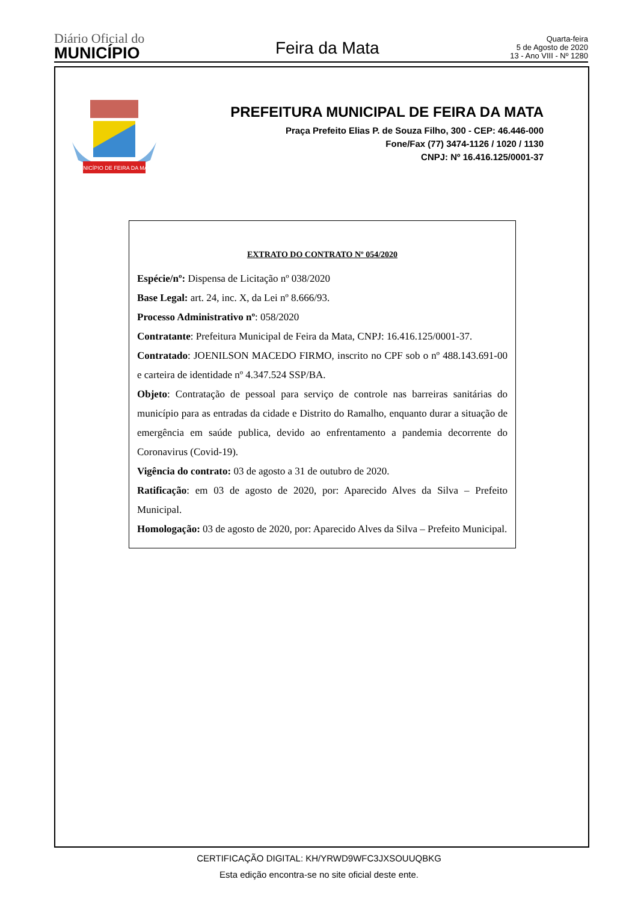Diário Oficial do
MUNICÍPIO
Feira da Mata
Quarta-feira
5 de Agosto de 2020
13 - Ano VIII - Nº 1280
MUNICÍPIO DE FEIRA DA MATA
PREFEITURA MUNICIPAL DE FEIRA DA MATA
Praça Prefeito Elias P. de Souza Filho, 300 - CEP: 46.446-000
Fone/Fax (77) 3474-1126 / 1020 / 1130
CNPJ: Nº 16.416.125/0001-37
EXTRATO DO CONTRATO Nº 054/2020
Espécie/nº: Dispensa de Licitação nº 038/2020
Base Legal: art. 24, inc. X, da Lei nº 8.666/93.
Processo Administrativo nº: 058/2020
Contratante: Prefeitura Municipal de Feira da Mata, CNPJ: 16.416.125/0001-37.
Contratado: JOENILSON MACEDO FIRMO, inscrito no CPF sob o nº 488.143.691-00 e carteira de identidade nº 4.347.524 SSP/BA.
Objeto: Contratação de pessoal para serviço de controle nas barreiras sanitárias do município para as entradas da cidade e Distrito do Ramalho, enquanto durar a situação de emergência em saúde publica, devido ao enfrentamento a pandemia decorrente do Coronavirus (Covid-19).
Vigência do contrato: 03 de agosto a 31 de outubro de 2020.
Ratificação: em 03 de agosto de 2020, por: Aparecido Alves da Silva – Prefeito Municipal.
Homologação: 03 de agosto de 2020, por: Aparecido Alves da Silva – Prefeito Municipal.
CERTIFICAÇÃO DIGITAL: KH/YRWD9WFC3JXSOUUQBKG
Esta edição encontra-se no site oficial deste ente.